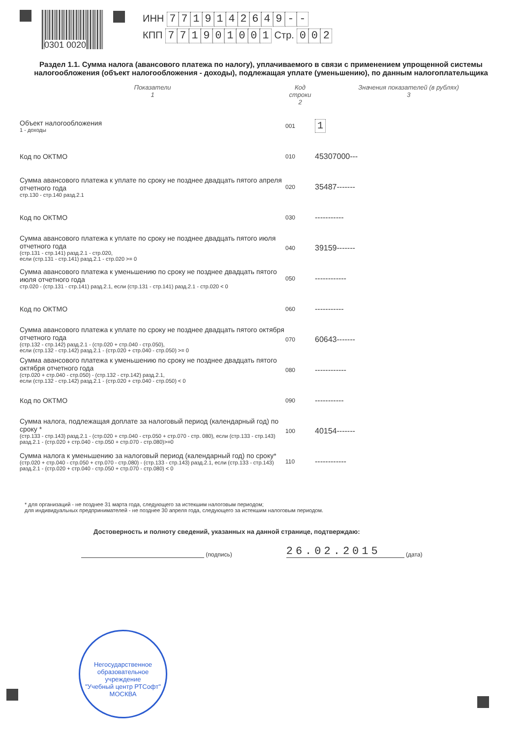0301 0020
ИНН 7719142649 - -
КПП 771901001 Стр. 0 0 2
Раздел 1.1. Сумма налога (авансового платежа по налогу), уплачиваемого в связи с применением упрощенной системы налогообложения (объект налогообложения - доходы), подлежащая уплате (уменьшению), по данным налогоплательщика
Показатели
1
Код строки
2
Значения показателей (в рублях)
3
Объект налогообложения
1 - доходы
001
1
Код по ОКТМО
010
45307000---
Сумма авансового платежа к уплате по сроку не позднее двадцать пятого апреля отчетного года
стр.130 - стр.140 разд.2.1
020
35487-------
Код по ОКТМО
030
-----------
Сумма авансового платежа к уплате по сроку не позднее двадцать пятого июля отчетного года
(стр.131 - стр.141) разд.2.1 - стр.020,
если (стр.131 - стр.141) разд.2.1 - стр.020 >= 0
040
39159-------
Сумма авансового платежа к уменьшению по сроку не позднее двадцать пятого июля отчетного года
стр.020 - (стр.131 - стр.141) разд.2.1, если (стр.131 - стр.141) разд.2.1 - стр.020 < 0
050
------------
Код по ОКТМО
060
-----------
Сумма авансового платежа к уплате по сроку не позднее двадцать пятого октября отчетного года
(стр.132 - стр.142) разд.2.1 - (стр.020 + стр.040 - стр.050),
если (стр.132 - стр.142) разд.2.1 - (стр.020 + стр.040 - стр.050) >= 0
070
60643-------
Сумма авансового платежа к уменьшению по сроку не позднее двадцать пятого октября отчетного года
(стр.020 + стр.040 - стр.050) - (стр.132 - стр.142) разд.2.1,
если (стр.132 - стр.142) разд.2.1 - (стр.020 + стр.040 - стр.050) < 0
080
------------
Код по ОКТМО
090
-----------
Сумма налога, подлежащая доплате за налоговый период (календарный год) по сроку *
(стр.133 - стр.143) разд.2.1 - (стр.020 + стр.040 - стр.050 + стр.070 - стр. 080), если (стр.133 - стр.143) разд.2.1 - (стр.020 + стр.040 - стр.050 + стр.070 - стр.080)>=0
100
40154-------
Сумма налога к уменьшению за налоговый период (календарный год) по сроку*
(стр.020 + стр.040 - стр.050 + стр.070 - стр.080) - (стр.133 - стр.143) разд.2.1, если (стр.133 - стр.143) разд.2.1 - (стр.020 + стр.040 - стр.050 + стр.070 - стр.080) < 0
110
------------
* для организаций - не позднее 31 марта года, следующего за истекшим налоговым периодом;
для индивидуальных предпринимателей - не позднее 30 апреля года, следующего за истекшим налоговым периодом.
Достоверность и полноту сведений, указанных на данной странице, подтверждаю:
(подпись)
26.02.2015
(дата)
Негосударственное образовательное учреждение
"Учебный центр РТСофт"
МОСКВА